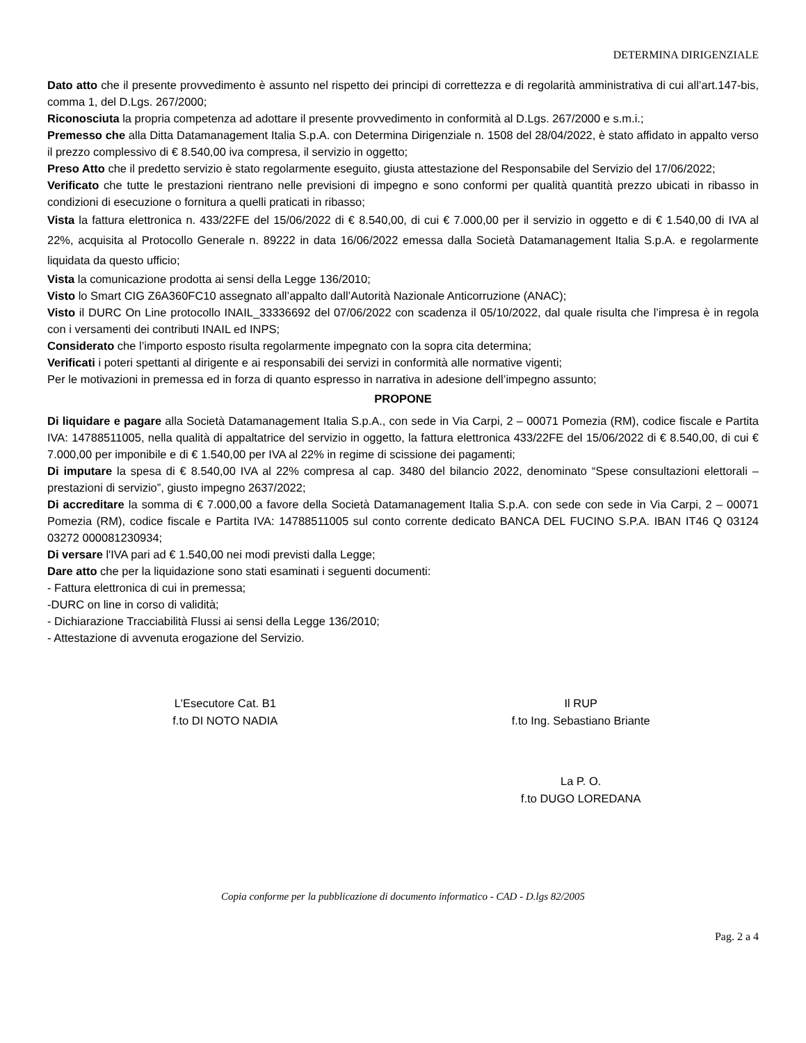DETERMINA DIRIGENZIALE
Dato atto che il presente provvedimento è assunto nel rispetto dei principi di correttezza e di regolarità amministrativa di cui all’art.147-bis, comma 1, del D.Lgs. 267/2000;
Riconosciuta la propria competenza ad adottare il presente provvedimento in conformità al D.Lgs. 267/2000 e s.m.i.;
Premesso che alla Ditta Datamanagement Italia S.p.A. con Determina Dirigenziale n. 1508 del 28/04/2022, è stato affidato in appalto verso il prezzo complessivo di € 8.540,00 iva compresa, il servizio in oggetto;
Preso Atto che il predetto servizio è stato regolarmente eseguito, giusta attestazione del Responsabile del Servizio del 17/06/2022;
Verificato che tutte le prestazioni rientrano nelle previsioni di impegno e sono conformi per qualità quantità prezzo ubicati in ribasso in condizioni di esecuzione o fornitura a quelli praticati in ribasso;
Vista la fattura elettronica n. 433/22FE del 15/06/2022 di € 8.540,00, di cui € 7.000,00 per il servizio in oggetto e di € 1.540,00 di IVA al 22%, acquisita al Protocollo Generale n. 89222 in data 16/06/2022 emessa dalla Società Datamanagement Italia S.p.A. e regolarmente liquidata da questo ufficio;
Vista la comunicazione prodotta ai sensi della Legge 136/2010;
Visto lo Smart CIG Z6A360FC10 assegnato all’appalto dall’Autorità Nazionale Anticorruzione (ANAC);
Visto il DURC On Line protocollo INAIL_33336692 del 07/06/2022 con scadenza il 05/10/2022, dal quale risulta che l’impresa è in regola con i versamenti dei contributi INAIL ed INPS;
Considerato che l’importo esposto risulta regolarmente impegnato con la sopra cita determina;
Verificati i poteri spettanti al dirigente e ai responsabili dei servizi in conformità alle normative vigenti;
Per le motivazioni in premessa ed in forza di quanto espresso in narrativa in adesione dell’impegno assunto;
PROPONE
Di liquidare e pagare alla Società Datamanagement Italia S.p.A., con sede in Via Carpi, 2 – 00071 Pomezia (RM), codice fiscale e Partita IVA: 14788511005, nella qualità di appaltatrice del servizio in oggetto, la fattura elettronica 433/22FE del 15/06/2022 di € 8.540,00, di cui € 7.000,00 per imponibile e di € 1.540,00 per IVA al 22% in regime di scissione dei pagamenti;
Di imputare la spesa di € 8.540,00 IVA al 22% compresa al cap. 3480 del bilancio 2022, denominato “Spese consultazioni elettorali – prestazioni di servizio”, giusto impegno 2637/2022;
Di accreditare la somma di € 7.000,00 a favore della Società Datamanagement Italia S.p.A. con sede con sede in Via Carpi, 2 – 00071 Pomezia (RM), codice fiscale e Partita IVA: 14788511005 sul conto corrente dedicato BANCA DEL FUCINO S.P.A. IBAN IT46 Q 03124 03272 000081230934;
Di versare l'IVA pari ad € 1.540,00 nei modi previsti dalla Legge;
Dare atto che per la liquidazione sono stati esaminati i seguenti documenti:
- Fattura elettronica di cui in premessa;
-DURC on line in corso di validità;
- Dichiarazione Tracciabilità Flussi ai sensi della Legge 136/2010;
- Attestazione di avvenuta erogazione del Servizio.
L'Esecutore Cat. B1
f.to DI NOTO NADIA
Il RUP
f.to Ing. Sebastiano Briante
La P. O.
f.to DUGO LOREDANA
Copia conforme per la pubblicazione di documento informatico - CAD - D.lgs 82/2005
Pag. 2 a 4